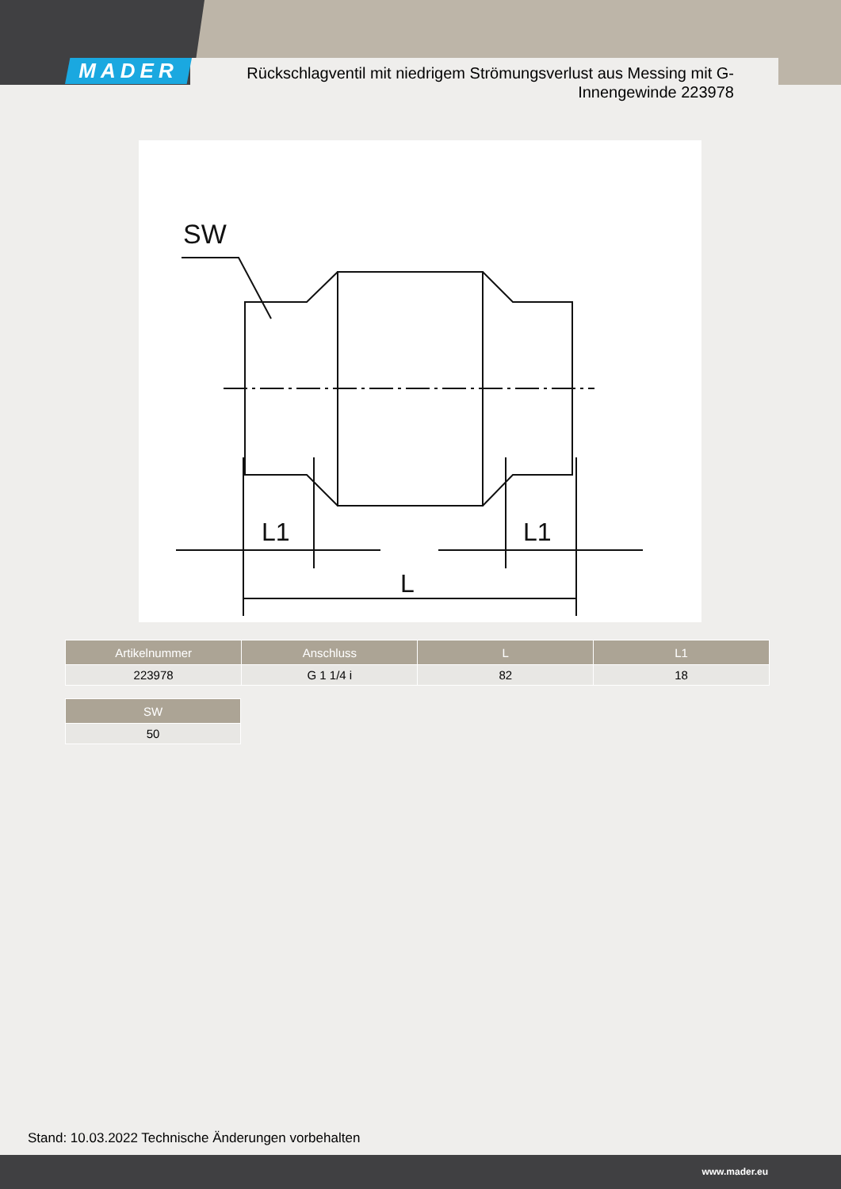MADER
Rückschlagventil mit niedrigem Strömungsverlust aus Messing mit G-Innengewinde 223978
SW
L1
L1
L
| Artikelnummer | Anschluss | L | L1 |
| --- | --- | --- | --- |
| 223978 | G 1 1/4 i | 82 | 18 |
| SW |
| --- |
| 50 |
Stand: 10.03.2022 Technische Änderungen vorbehalten
www.mader.eu